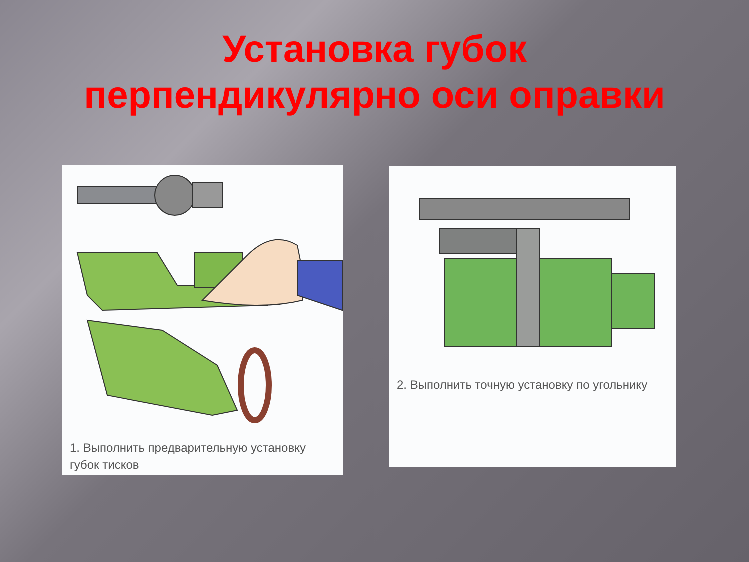Установка губок
перпендикулярно оси оправки
1. Выполнить предварительную установку
губок тисков
2. Выполнить точную установку по угольнику